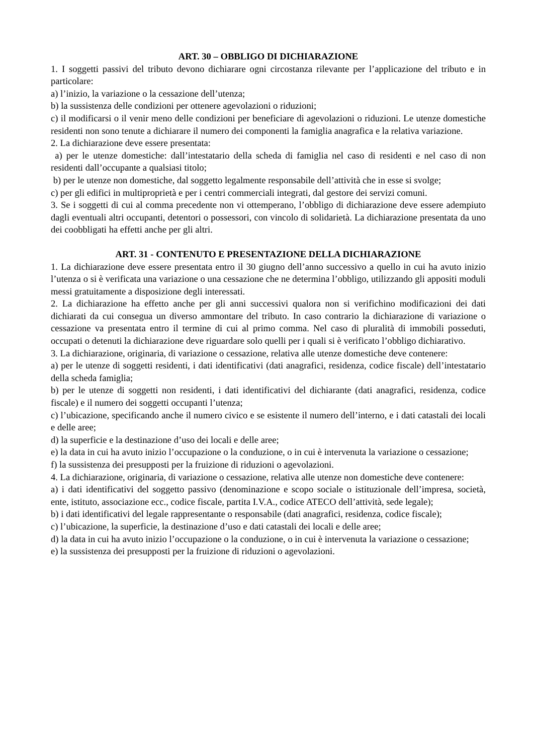ART. 30 – OBBLIGO DI DICHIARAZIONE
1. I soggetti passivi del tributo devono dichiarare ogni circostanza rilevante per l’applicazione del tributo e in particolare:
a) l’inizio, la variazione o la cessazione dell’utenza;
b) la sussistenza delle condizioni per ottenere agevolazioni o riduzioni;
c) il modificarsi o il venir meno delle condizioni per beneficiare di agevolazioni o riduzioni. Le utenze domestiche residenti non sono tenute a dichiarare il numero dei componenti la famiglia anagrafica e la relativa variazione.
2. La dichiarazione deve essere presentata:
a) per le utenze domestiche: dall’intestatario della scheda di famiglia nel caso di residenti e nel caso di non residenti dall’occupante a qualsiasi titolo;
b) per le utenze non domestiche, dal soggetto legalmente responsabile dell’attività che in esse si svolge;
c) per gli edifici in multiproprietà e per i centri commerciali integrati, dal gestore dei servizi comuni.
3. Se i soggetti di cui al comma precedente non vi ottemperano, l’obbligo di dichiarazione deve essere adempiuto dagli eventuali altri occupanti, detentori o possessori, con vincolo di solidarietà. La dichiarazione presentata da uno dei coobbligati ha effetti anche per gli altri.
ART. 31 - CONTENUTO E PRESENTAZIONE DELLA DICHIARAZIONE
1. La dichiarazione deve essere presentata entro il 30 giugno dell’anno successivo a quello in cui ha avuto inizio l’utenza o si è verificata una variazione o una cessazione che ne determina l’obbligo, utilizzando gli appositi moduli messi gratuitamente a disposizione degli interessati.
2. La dichiarazione ha effetto anche per gli anni successivi qualora non si verifichino modificazioni dei dati dichiarati da cui consegua un diverso ammontare del tributo. In caso contrario la dichiarazione di variazione o cessazione va presentata entro il termine di cui al primo comma. Nel caso di pluralità di immobili posseduti, occupati o detenuti la dichiarazione deve riguardare solo quelli per i quali si è verificato l’obbligo dichiarativo.
3. La dichiarazione, originaria, di variazione o cessazione, relativa alle utenze domestiche deve contenere:
a) per le utenze di soggetti residenti, i dati identificativi (dati anagrafici, residenza, codice fiscale) dell’intestatario della scheda famiglia;
b) per le utenze di soggetti non residenti, i dati identificativi del dichiarante (dati anagrafici, residenza, codice fiscale) e il numero dei soggetti occupanti l’utenza;
c) l’ubicazione, specificando anche il numero civico e se esistente il numero dell’interno, e i dati catastali dei locali e delle aree;
d) la superficie e la destinazione d’uso dei locali e delle aree;
e) la data in cui ha avuto inizio l’occupazione o la conduzione, o in cui è intervenuta la variazione o cessazione;
f) la sussistenza dei presupposti per la fruizione di riduzioni o agevolazioni.
4. La dichiarazione, originaria, di variazione o cessazione, relativa alle utenze non domestiche deve contenere:
a) i dati identificativi del soggetto passivo (denominazione e scopo sociale o istituzionale dell’impresa, società, ente, istituto, associazione ecc., codice fiscale, partita I.V.A., codice ATECO dell’attività, sede legale);
b) i dati identificativi del legale rappresentante o responsabile (dati anagrafici, residenza, codice fiscale);
c) l’ubicazione, la superficie, la destinazione d’uso e dati catastali dei locali e delle aree;
d) la data in cui ha avuto inizio l’occupazione o la conduzione, o in cui è intervenuta la variazione o cessazione;
e) la sussistenza dei presupposti per la fruizione di riduzioni o agevolazioni.